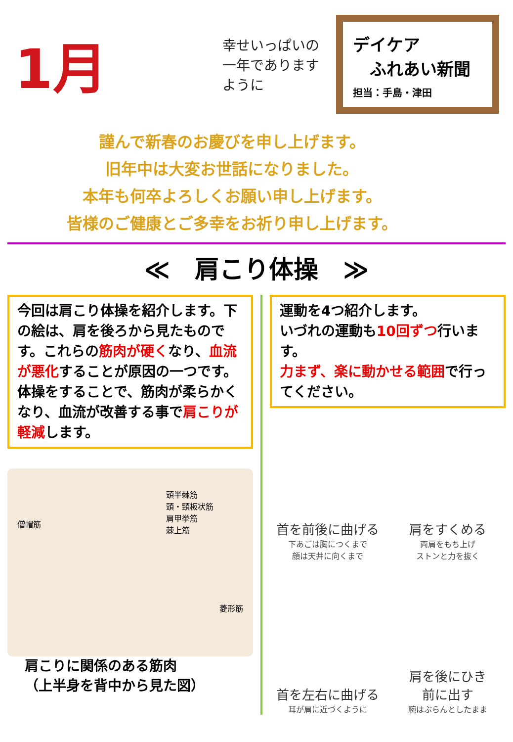1月
幸せいっぱいの一年でありますように
デイケア
　ふれあい新聞
担当：手島・津田
謹んで新春のお慶びを申し上げます。
旧年中は大変お世話になりました。
本年も何卒よろしくお願い申し上げます。
皆様のご健康とご多幸をお祈り申し上げます。
≪　肩こり体操　≫
今回は肩こり体操を紹介します。下の絵は、肩を後ろから見たものです。これらの筋肉が硬くなり、血流が悪化することが原因の一つです。
体操をすることで、筋肉が柔らかくなり、血流が改善する事で肩こりが軽減します。
僧帽筋
頭半棘筋
頭・頸板状筋
肩甲挙筋
棘上筋
菱形筋
肩こりに関係のある筋肉
（上半身を背中から見た図）
運動を4つ紹介します。
いづれの運動も10回ずつ行います。
力まず、楽に動かせる範囲で行ってください。
首を前後に曲げる
下あごは胸につくまで
顔は天井に向くまで
肩をすくめる
両肩をもち上げ
ストンと力を抜く
首を左右に曲げる
耳が肩に近づくように
肩を後にひき
前に出す
腕はぶらんとしたまま